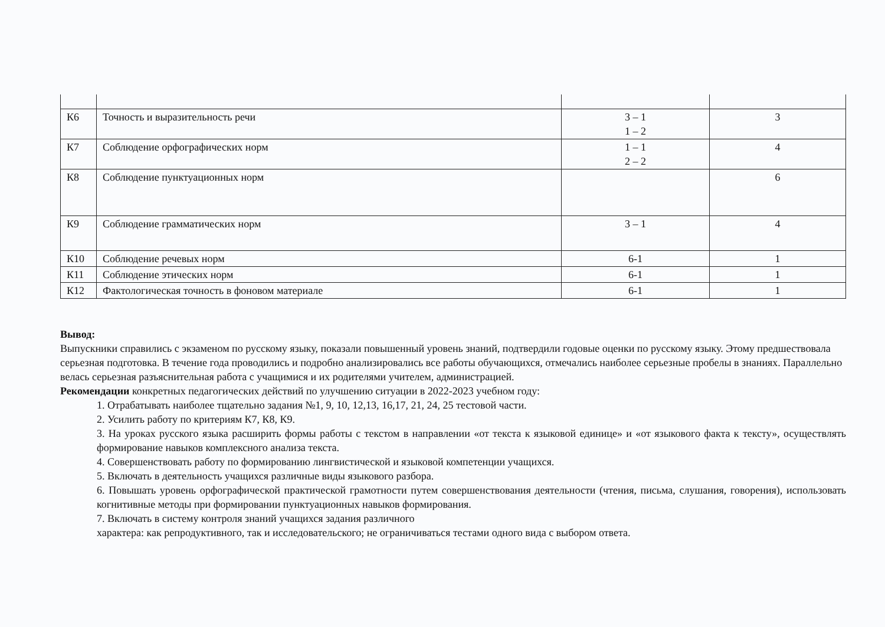| К6 | Точность и выразительность речи | 3 – 1 1 – 2 | 3 |
| К7 | Соблюдение орфографических норм | 1 – 1 2 – 2 | 4 |
| К8 | Соблюдение пунктуационных норм | | 6 |
| К9 | Соблюдение грамматических норм | 3 – 1 | 4 |
| К10 | Соблюдение речевых норм | 6-1 | 1 |
| К11 | Соблюдение этических норм | 6-1 | 1 |
| К12 | Фактологическая точность в фоновом материале | 6-1 | 1 |
Вывод:
Выпускники справились с экзаменом по русскому языку, показали повышенный уровень знаний, подтвердили годовые оценки по русскому языку. Этому предшествовала серьезная подготовка. В течение года проводились и подробно анализировались все работы обучающихся, отмечались наиболее серьезные пробелы в знаниях. Параллельно велась серьезная разъяснительная работа с учащимися и их родителями учителем, администрацией.
Рекомендации конкретных педагогических действий по улучшению ситуации в 2022-2023 учебном году:
1. Отрабатывать наиболее тщательно задания №1, 9, 10, 12,13, 16,17, 21, 24, 25 тестовой части.
2. Усилить работу по критериям К7, К8, К9.
3. На уроках русского языка расширить формы работы с текстом в направлении «от текста к языковой единице» и «от языкового факта к тексту», осуществлять формирование навыков комплексного анализа текста.
4. Совершенствовать работу по формированию лингвистической и языковой компетенции учащихся.
5. Включать в деятельность учащихся различные виды языкового разбора.
6. Повышать уровень орфографической практической грамотности путем совершенствования деятельности (чтения, письма, слушания, говорения), использовать когнитивные методы при формировании пунктуационных навыков формирования.
7. Включать в систему контроля знаний учащихся задания различного
характера: как репродуктивного, так и исследовательского; не ограничиваться тестами одного вида с выбором ответа.